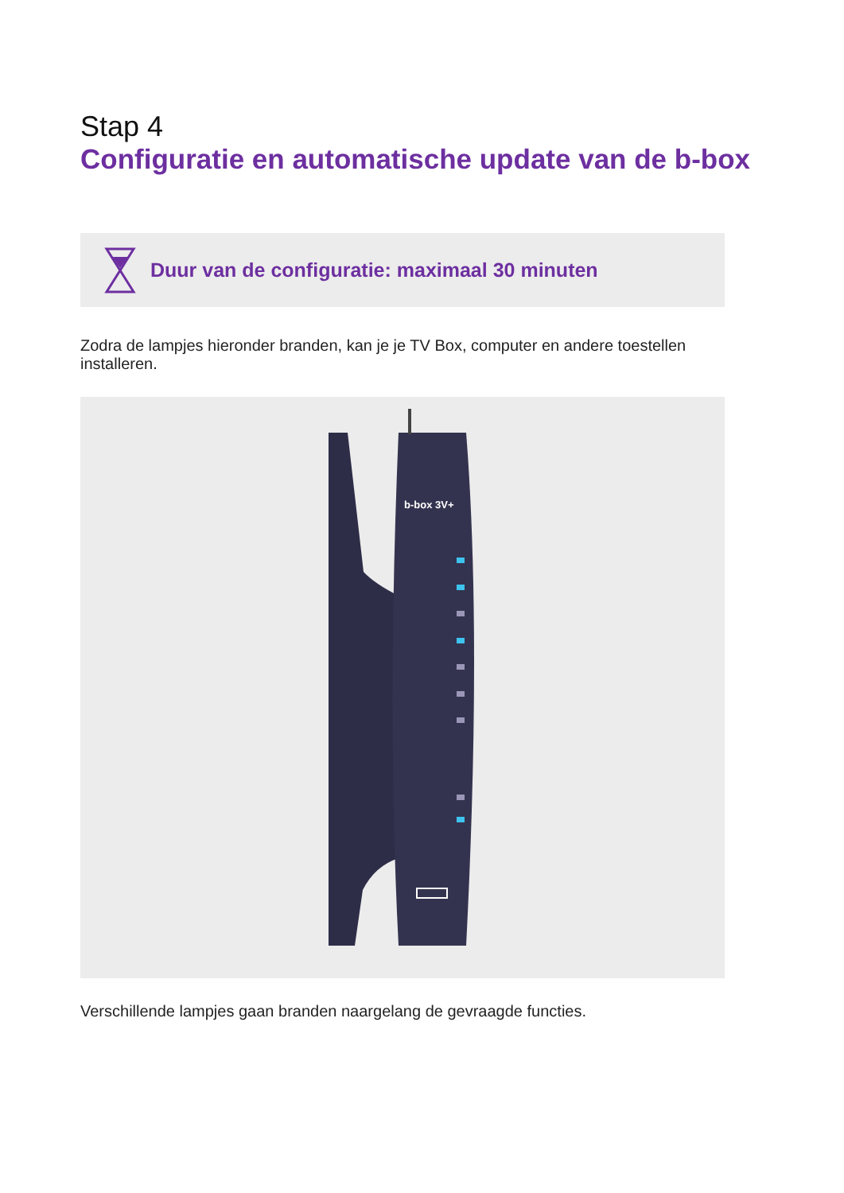Stap 4
Configuratie en automatische update van de b-box
Duur van de configuratie: maximaal 30 minuten
Zodra de lampjes hieronder branden, kan je je TV Box, computer en andere toestellen installeren.
b-box 3V+
Verschillende lampjes gaan branden naargelang de gevraagde functies.